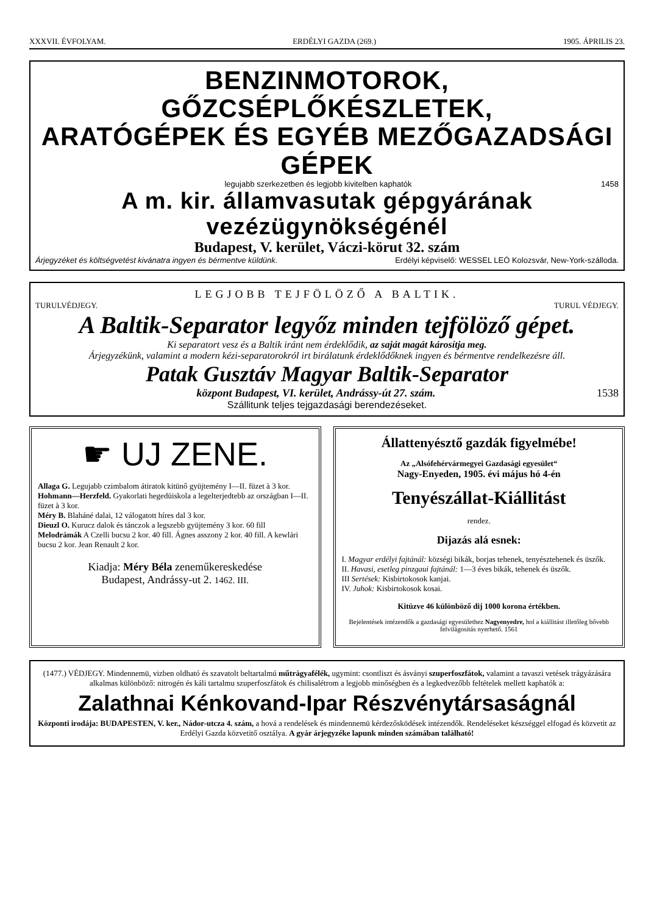XXXVII. ÉVFOLYAM. ERDÉLYI GAZDA (269.) 1905. ÁPRILIS 23.
BENZINMOTOROK, GŐZCSÉPLŐKÉSZLETEK,
ARATÓGÉPEK ÉS EGYÉB MEZŐGAZADSÁGI GÉPEK
legujabb szerkezetben és legjobb kivitelben kaphatók 1458
A m. kir. államvasutak gépgyárának vezézügynökségénél
Budapest, V. kerület, Váczi-körut 32. szám
Árjegyzéket és költségvetést kivánatra ingyen és bérmentve küldünk. Erdélyi képviselő: WESSEL LEÓ Kolozsvár, New-York-szálloda.
LEGJOBB TEJFÖLÖZŐ A BALTIK.
TURULVÉDJEGY. TURUL VÉDJEGY.
A Baltik-Separator legyőz minden tejfölöző gépet.
Ki separatort vesz és a Baltik iránt nem érdeklődik, az saját magát károsítja meg.
Árjegyzékünk, valamint a modern kézi-separatorokról irt birálatunk érdeklődőknek ingyen és bérmentve rendelkezésre áll.
Patak Gusztáv Magyar Baltik-Separator
központ Budapest, VI. kerület, Andrássy-út 27. szám. 1538
Szállitunk teljes tejgazdasági berendezéseket.
☛ UJ ZENE.
Allaga G. Legujabb czimbalom átiratok kitünő gyüjtemény I—II. füzet à 3 kor.
Hohmann—Herzfeld. Gyakorlati hegedüiskola a legelterjedtebb az országban I—II. füzet à 3 kor.
Méry B. Blaháné dalai, 12 válogatott híres dal 3 kor.
Dieuzl O. Kurucz dalok és tánczok a legszebb gyüjtemény 3 kor. 60 fill
Melodrámák A Czelli bucsu 2 kor. 40 fill. Ágnes asszony 2 kor. 40 fill. A kewlári bucsu 2 kor. Jean Renault 2 kor.
Kiadja: Méry Béla zeneműkereskedése
Budapest, Andrássy-ut 2. 1462. III.
Állattenyésztő gazdák figyelmébe!
Az „Alsófehérvármegyei Gazdasági egyesület“
Nagy-Enyeden, 1905. évi május hó 4-én
Tenyészállat-Kiállitást
rendez.
Dijazás alá esnek:
I. Magyar erdélyi fajtánál: községi bikák, borjas tehenek, tenyésztehenek és üszők.
II. Havasi, esetleg pinzgaui fajtánál: 1—3 éves bikák, tehenek és üszők.
III Sertések: Kisbirtokosok kanjai.
IV. Juhok: Kisbirtokosok kosai.
Kitüzve 46 különböző dij 1000 korona értékben.
Bejelentések intézendők a gazdasági egyesülethez Nagyenyedre, hol a kiállitást illetőleg bővebb felvilágositás nyerhető. 1561
(1477.) VÉDJEGY. Mindennemü, vizben oldható és szavatolt beltartalmú műtrágyafélék, ugymint: csontliszt és ásványi szuperfoszfátok, valamint a tavaszi vetések trágyázására alkalmas különböző: nitrogén és káli tartalmu szuperfoszfátok és chilisalétrom a legjobb minőségben és a legkedvezőbb feltételek mellett kaphatók a:
Zalathnai Kénkovand-Ipar Részvénytársaságnál
Központi irodája: BUDAPESTEN, V. ker., Nádor-utcza 4. szám, a hová a rendelések és mindennemü kérdezősködések intézendők. Rendeléseket készséggel elfogad és közvetit az Erdélyi Gazda közvetitő osztálya. A gyár árjegyzéke lapunk minden számában található!